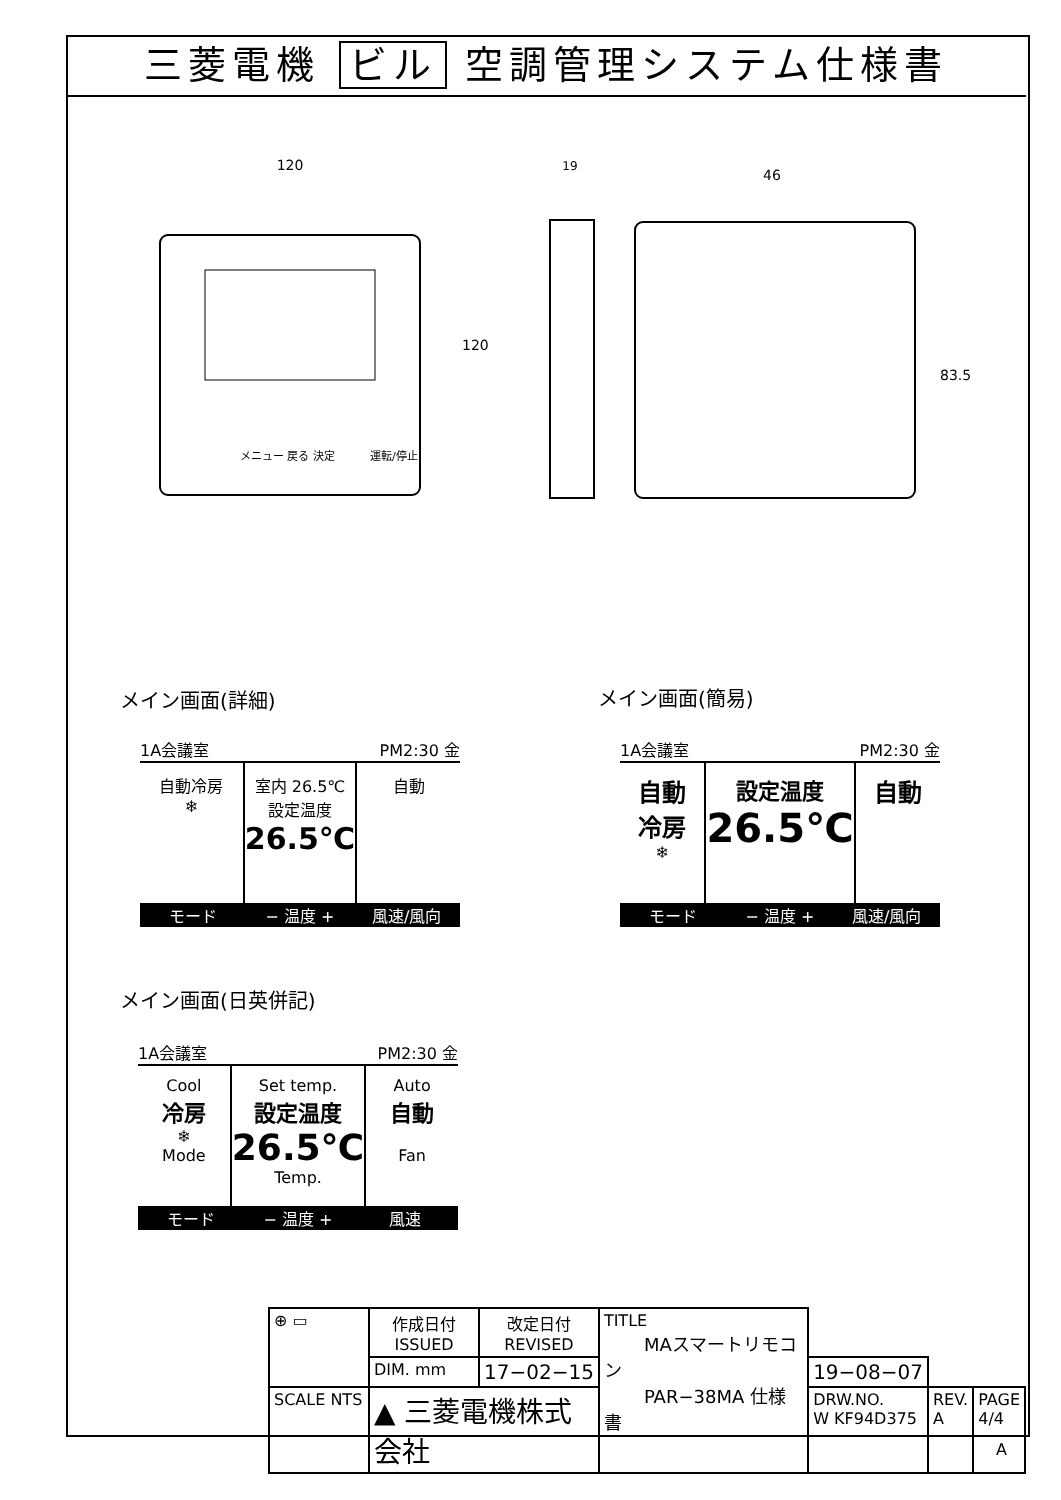三菱電機 ビル 空調管理システム仕様書
120
120
19
46
83.5
メニュー 戻る 決定
運転/停止
メイン画面(詳細) メイン画面(簡易)
メイン画面(日英併記)
1A会議室 PM2:30 金
自動冷房
❄
室内 26.5℃
設定温度
26.5℃
自動
モード − 温度 + 風速/風向
1A会議室 PM2:30 金
自動
冷房
❄
設定温度
26.5℃
自動
モード − 温度 + 風速/風向
1A会議室 PM2:30 金
Cool
冷房
❄
Mode
Set temp.
設定温度
26.5℃
Temp.
Auto
自動
Fan
モード − 温度 + 風速
| ⊕ ▭ | 作成日付 ISSUED | 改定日付 REVISED | TITLE MAスマートリモコン PAR−38MA 仕様書 | | | |
| | DIM. mm | 17−02−15 | | 19−08−07 | | |
| SCALE NTS | ▲ 三菱電機株式会社 | | | DRW.NO. W KF94D375 | REV. A | PAGE 4/4 |
A